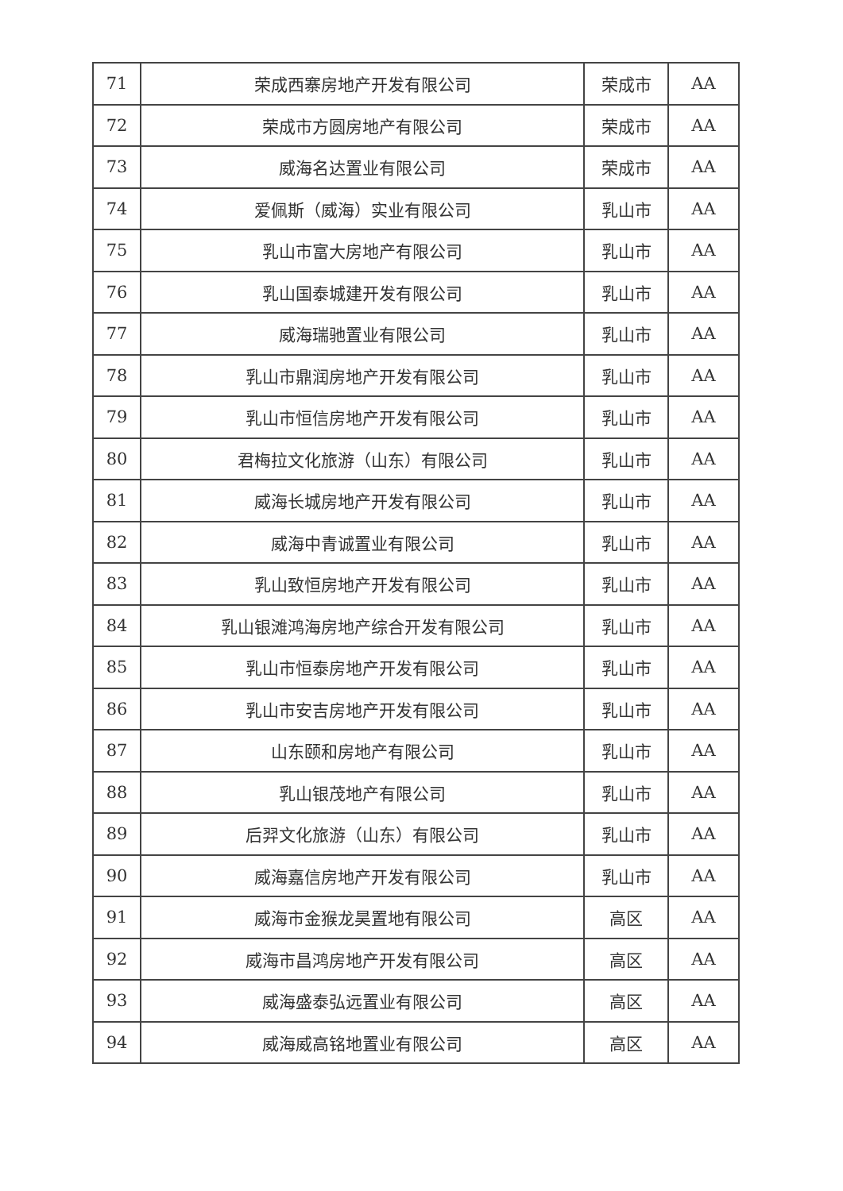| 71 | 荣成西寨房地产开发有限公司 | 荣成市 | AA |
| 72 | 荣成市方圆房地产有限公司 | 荣成市 | AA |
| 73 | 威海名达置业有限公司 | 荣成市 | AA |
| 74 | 爱佩斯（威海）实业有限公司 | 乳山市 | AA |
| 75 | 乳山市富大房地产有限公司 | 乳山市 | AA |
| 76 | 乳山国泰城建开发有限公司 | 乳山市 | AA |
| 77 | 威海瑞驰置业有限公司 | 乳山市 | AA |
| 78 | 乳山市鼎润房地产开发有限公司 | 乳山市 | AA |
| 79 | 乳山市恒信房地产开发有限公司 | 乳山市 | AA |
| 80 | 君梅拉文化旅游（山东）有限公司 | 乳山市 | AA |
| 81 | 威海长城房地产开发有限公司 | 乳山市 | AA |
| 82 | 威海中青诚置业有限公司 | 乳山市 | AA |
| 83 | 乳山致恒房地产开发有限公司 | 乳山市 | AA |
| 84 | 乳山银滩鸿海房地产综合开发有限公司 | 乳山市 | AA |
| 85 | 乳山市恒泰房地产开发有限公司 | 乳山市 | AA |
| 86 | 乳山市安吉房地产开发有限公司 | 乳山市 | AA |
| 87 | 山东颐和房地产有限公司 | 乳山市 | AA |
| 88 | 乳山银茂地产有限公司 | 乳山市 | AA |
| 89 | 后羿文化旅游（山东）有限公司 | 乳山市 | AA |
| 90 | 威海嘉信房地产开发有限公司 | 乳山市 | AA |
| 91 | 威海市金猴龙昊置地有限公司 | 高区 | AA |
| 92 | 威海市昌鸿房地产开发有限公司 | 高区 | AA |
| 93 | 威海盛泰弘远置业有限公司 | 高区 | AA |
| 94 | 威海威高铭地置业有限公司 | 高区 | AA |